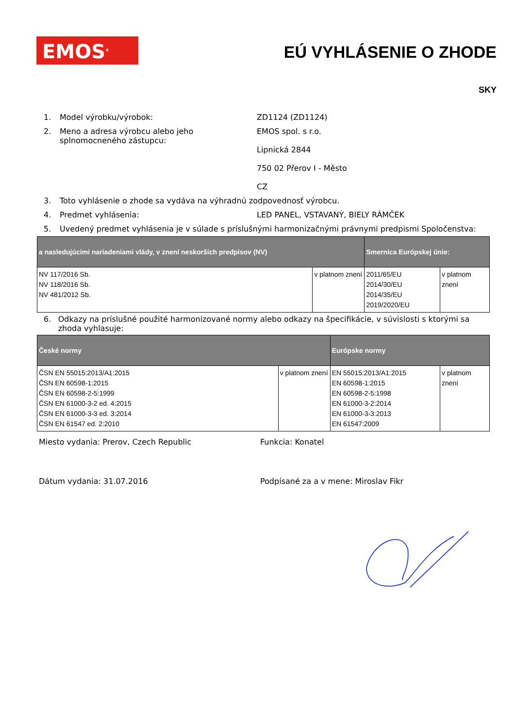EMOS<sup>®</sup> EÚ VYHLÁSENIE O ZHODE
SKY
1. Model výrobku/výrobok: ZD1124 (ZD1124)
2. Meno a adresa výrobcu alebo jeho splnomocneného zástupcu: EMOS spol. s r.o.
Lipnická 2844
750 02 Přerov I - Město
CZ
3. Toto vyhlásenie o zhode sa vydáva na výhradnú zodpovednosť výrobcu.
4. Predmet vyhlásenia: LED PANEL, VSTAVANÝ, BIELY RÁMČEK
5. Uvedený predmet vyhlásenia je v súlade s príslušnými harmonizačnými právnymi predpismi Spoločenstva:
| a nasledujúcimi nariadeniami vlády, v znení neskorších predpisov (NV) | | Smernica Európskej únie: | |
| --- | --- | --- | --- |
| NV 117/2016 Sb. NV 118/2016 Sb. NV 481/2012 Sb. | v platnom znení | 2011/65/EU 2014/30/EU 2014/35/EU 2019/2020/EU | v platnom znení |
6. Odkazy na príslušné použité harmonizované normy alebo odkazy na špecifikácie, v súvislosti s ktorými sa zhoda vyhlasuje:
| České normy | | Európske normy | |
| --- | --- | --- | --- |
| ČSN EN 55015:2013/A1:2015 ČSN EN 60598-1:2015 ČSN EN 60598-2-5:1999 ČSN EN 61000-3-2 ed. 4:2015 ČSN EN 61000-3-3 ed. 3:2014 ČSN EN 61547 ed. 2:2010 | v platnom znení | EN 55015:2013/A1:2015 EN 60598-1:2015 EN 60598-2-5:1998 EN 61000-3-2:2014 EN 61000-3-3:2013 EN 61547:2009 | v platnom znení |
Miesto vydania: Prerov, Czech Republic Funkcia: Konatel
Dátum vydania: 31.07.2016 Podpísané za a v mene: Miroslav Fikr